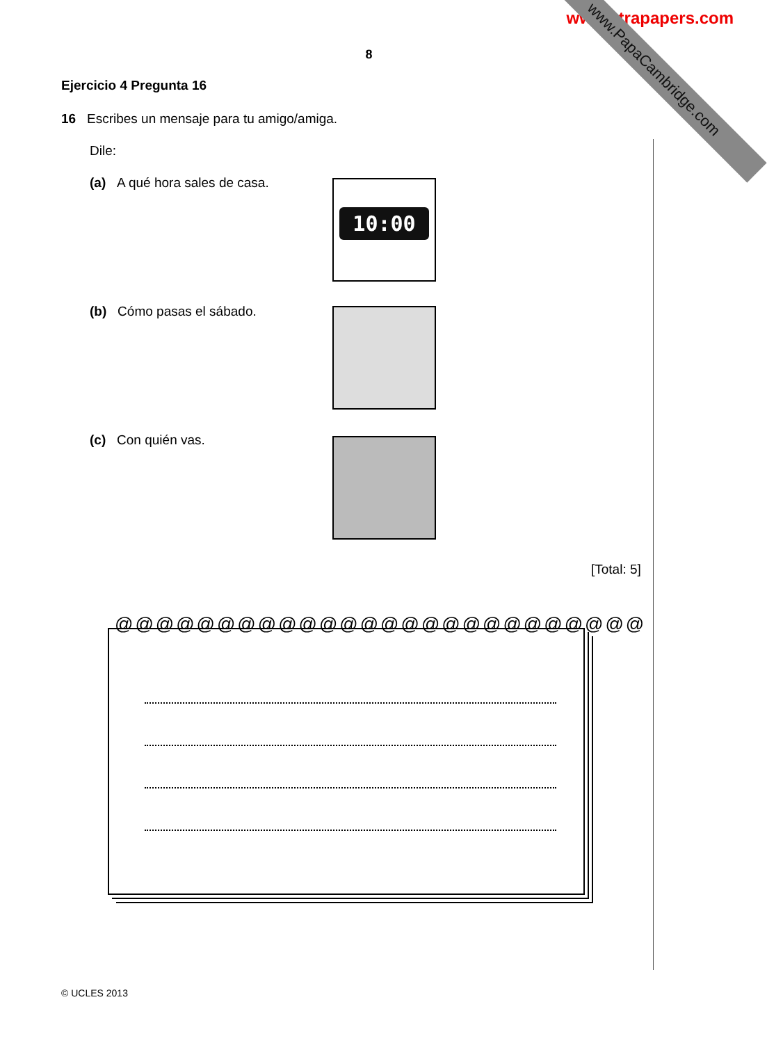www.xtrapapers.com
www.PapaCambridge.com
8
Ejercicio 4 Pregunta 16
16 Escribes un mensaje para tu amigo/amiga.
Dile:
(a) A qué hora sales de casa.
10:00
(b) Cómo pasas el sábado.
(c) Con quién vas.
[Total: 5]
@@@@@@@@@@@@@@@@@@@@@@@@@@
© UCLES 2013